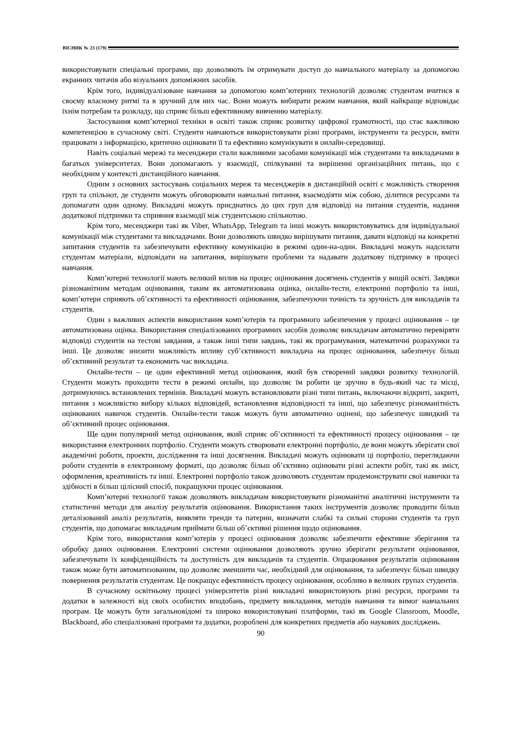ВІСНИК № 23 (179)
використовувати спеціальні програми, що дозволяють їм отримувати доступ до навчального матеріалу за допомогою екранних читачів або візуальних допоміжних засобів.
Крім того, індивідуалізоване навчання за допомогою комп’ютерних технологій дозволяє студентам вчитися в своєму власному ритмі та в зручний для них час. Вони можуть вибирати режим навчання, який найкраще відповідає їхнім потребам та розкладу, що сприяє більш ефективному вивченню матеріалу.
Застосування комп’ютерної техніки в освіті також сприяє розвитку цифрової грамотності, що стає важливою компетенцією в сучасному світі. Студенти навчаються використовувати різні програми, інструменти та ресурси, вміти працювати з інформацією, критично оцінювати її та ефективно комунікувати в онлайн-середовищі.
Навіть соціальні мережі та месенджери стали важливими засобами комунікації між студентами та викладачами в багатьох університетах. Вони допомагають у взаємодії, спілкуванні та вирішенні організаційних питань, що є необхідним у контексті дистанційного навчання.
Одним з основних застосувань соціальних мереж та месенджерів в дистанційній освіті є можливість створення груп та спільнот, де студенти можуть обговорювати навчальні питання, взаємодіяти між собою, ділитися ресурсами та допомагати один одному. Викладачі можуть приєднатись до цих груп для відповіді на питання студентів, надання додаткової підтримки та сприяння взаємодії між студентською спільнотою.
Крім того, месенджери такі як Viber, WhatsApp, Telegram та інші можуть використовуватись для індивідуальної комунікації між студентами та викладачами. Вони дозволяють швидко вирішувати питання, давати відповіді на конкретні запитання студентів та забезпечувати ефективну комунікацію в режимі один-на-один. Викладачі можуть надсилати студентам матеріали, відповідати на запитання, вирішувати проблеми та надавати додаткову підтримку в процесі навчання.
Комп’ютерні технології мають великий вплив на процес оцінювання досягнень студентів у вищій освіті. Завдяки різноманітним методам оцінювання, таким як автоматизована оцінка, онлайн-тести, електронні портфоліо та інші, комп’ютери сприяють об’єктивності та ефективності оцінювання, забезпечуючи точність та зручність для викладачів та студентів.
Один з важливих аспектів використання комп’ютерів та програмного забезпечення у процесі оцінювання – це автоматизована оцінка. Використання спеціалізованих програмних засобів дозволяє викладачам автоматично перевіряти відповіді студентів на тестові завдання, а також інші типи завдань, такі як програмування, математичні розрахунки та інші. Це дозволяє знизити можливість впливу суб’єктивності викладача на процес оцінювання, забезпечує більш об’єктивний результат та економить час викладача.
Онлайн-тести – це один ефективний метод оцінювання, який був створений завдяки розвитку технологій. Студенти можуть проходити тести в режимі онлайн, що дозволяє їм робити це зручно в будь-який час та місці, дотримуючись встановлених термінів. Викладачі можуть встановлювати різні типи питань, включаючи відкриті, закриті, питання з можливістю вибору кількох відповідей, встановлення відповідності та інші, що забезпечує різноманітність оцінюваних навичок студентів. Онлайн-тести також можуть бути автоматично оцінені, що забезпечує швидкий та об’єктивний процес оцінювання.
Ще один популярний метод оцінювання, який сприяє об’єктивності та ефективності процесу оцінювання – це використання електронних портфоліо. Студенти можуть створювати електронні портфоліо, де вони можуть зберігати свої академічні роботи, проекти, дослідження та інші досягнення. Викладачі можуть оцінювати ці портфоліо, переглядаючи роботи студентів в електронному форматі, що дозволяє більш об’єктивно оцінювати різні аспекти робіт, такі як зміст, оформлення, креативність та інші. Електронні портфоліо також дозволяють студентам продемонструвати свої навички та здібності в більш цілісний спосіб, покращуючи процес оцінювання.
Комп’ютерні технології також дозволяють викладачам використовувати різноманітні аналітичні інструменти та статистичні методи для аналізу результатів оцінювання. Використання таких інструментів дозволяє проводити більш деталізований аналіз результатів, виявляти тренди та патерни, визначати слабкі та сильні сторони студентів та груп студентів, що допомагає викладачам приймати більш об’єктивні рішення щодо оцінювання.
Крім того, використання комп’ютерів у процесі оцінювання дозволяє забезпечити ефективне зберігання та обробку даних оцінювання. Електронні системи оцінювання дозволяють зручно зберігати результати оцінювання, забезпечувати їх конфіденційність та доступність для викладачів та студентів. Опрацювання результатів оцінювання також може бути автоматизованим, що дозволяє зменшити час, необхідний для оцінювання, та забезпечує більш швидку повернення результатів студентам. Це покращує ефективність процесу оцінювання, особливо в великих групах студентів.
В сучасному освітньому процесі університетів різні викладачі використовують різні ресурси, програми та додатки в залежності від своїх особистих вподобань, предмету викладання, методів навчання та вимог навчальних програм. Це можуть бути загальновідомі та широко використовувані платформи, такі як Google Classroom, Moodle, Blackboard, або спеціалізовані програми та додатки, розроблені для конкретних предметів або наукових досліджень.
90